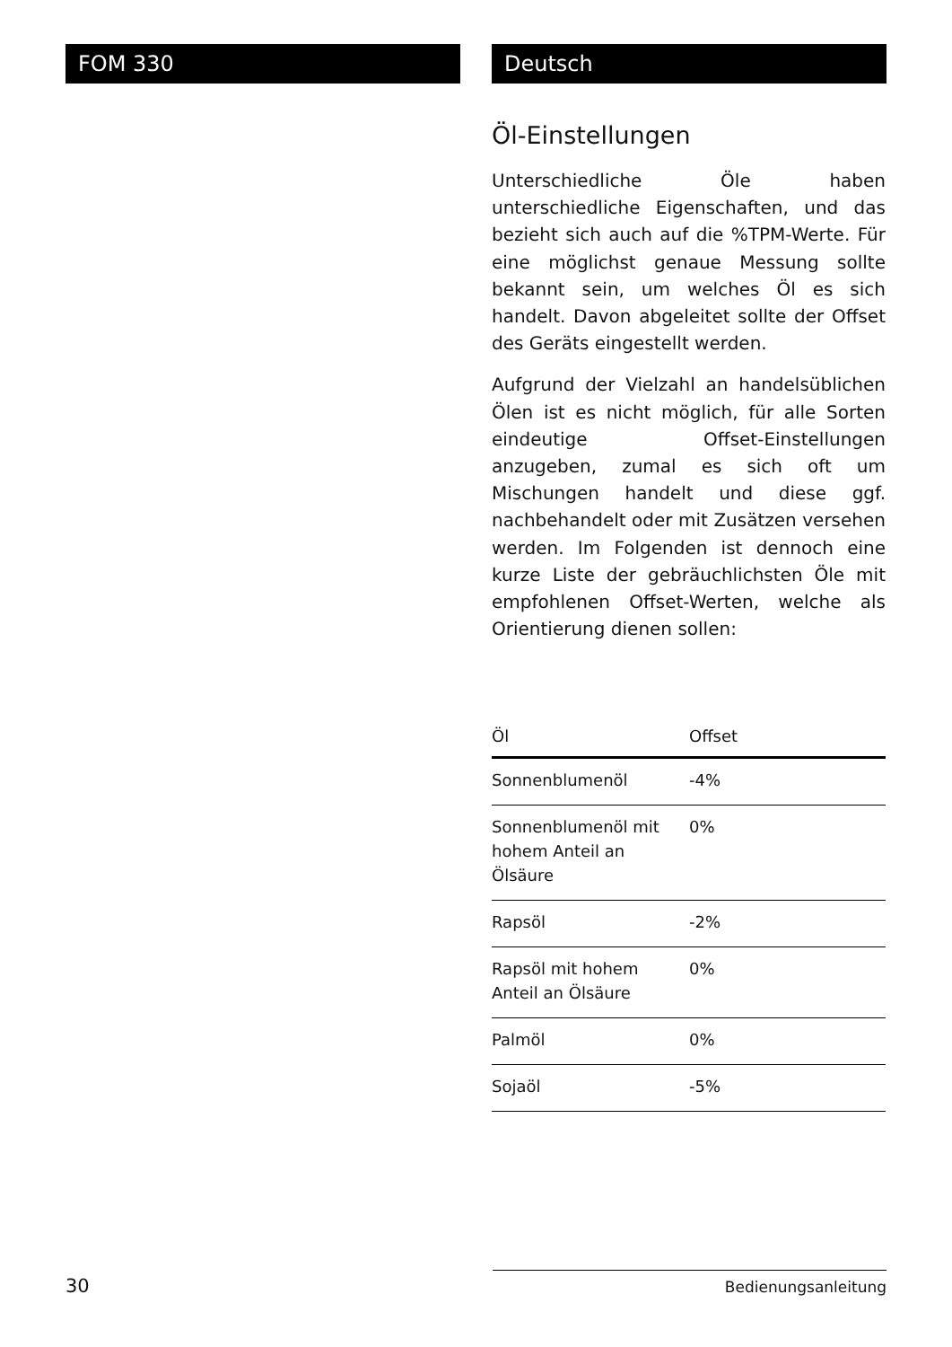FOM 330 Deutsch
Öl-Einstellungen
Unterschiedliche Öle haben unterschiedliche Eigenschaften, und das bezieht sich auch auf die %TPM-Werte. Für eine möglichst genaue Messung sollte bekannt sein, um welches Öl es sich handelt. Davon abgeleitet sollte der Offset des Geräts eingestellt werden.
Aufgrund der Vielzahl an handelsüblichen Ölen ist es nicht möglich, für alle Sorten eindeutige Offset-Einstellungen anzugeben, zumal es sich oft um Mischungen handelt und diese ggf. nachbehandelt oder mit Zusätzen versehen werden. Im Folgenden ist dennoch eine kurze Liste der gebräuchlichsten Öle mit empfohlenen Offset-Werten, welche als Orientierung dienen sollen:
| Öl | Offset |
| --- | --- |
| Sonnenblumenöl | -4% |
| Sonnenblumenöl mit hohem Anteil an Ölsäure | 0% |
| Rapsöl | -2% |
| Rapsöl mit hohem Anteil an Ölsäure | 0% |
| Palmöl | 0% |
| Sojaöl | -5% |
30
Bedienungsanleitung